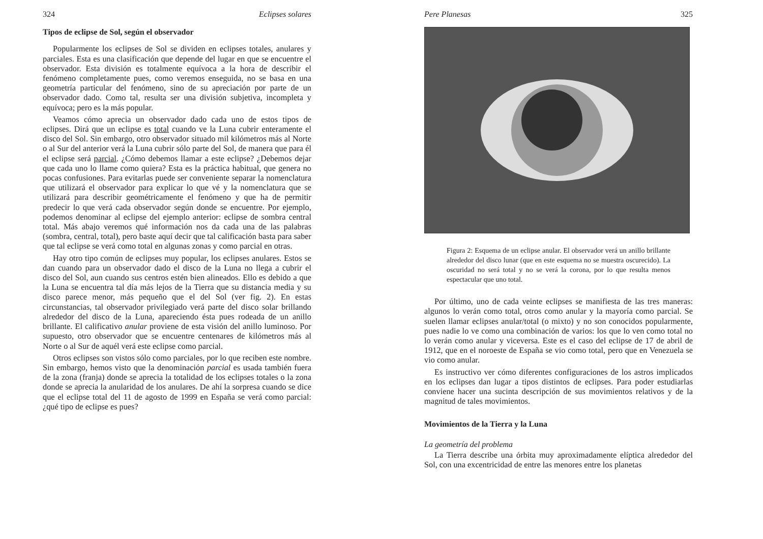324 Eclipses solares
Tipos de eclipse de Sol, según el observador
Popularmente los eclipses de Sol se dividen en eclipses totales, anulares y parciales. Esta es una clasificación que depende del lugar en que se encuentre el observador. Esta división es totalmente equívoca a la hora de describir el fenómeno completamente pues, como veremos enseguida, no se basa en una geometría particular del fenómeno, sino de su apreciación por parte de un observador dado. Como tal, resulta ser una división subjetiva, incompleta y equívoca; pero es la más popular.
Veamos cómo aprecia un observador dado cada uno de estos tipos de eclipses. Dirá que un eclipse es total cuando ve la Luna cubrir enteramente el disco del Sol. Sin embargo, otro observador situado mil kilómetros más al Norte o al Sur del anterior verá la Luna cubrir sólo parte del Sol, de manera que para él el eclipse será parcial. ¿Cómo debemos llamar a este eclipse? ¿Debemos dejar que cada uno lo llame como quiera? Esta es la práctica habitual, que genera no pocas confusiones. Para evitarlas puede ser conveniente separar la nomenclatura que utilizará el observador para explicar lo que vé y la nomenclatura que se utilizará para describir geométricamente el fenómeno y que ha de permitir predecir lo que verá cada observador según donde se encuentre. Por ejemplo, podemos denominar al eclipse del ejemplo anterior: eclipse de sombra central total. Más abajo veremos qué información nos da cada una de las palabras (sombra, central, total), pero baste aquí decir que tal calificación basta para saber que tal eclipse se verá como total en algunas zonas y como parcial en otras.
Hay otro tipo común de eclipses muy popular, los eclipses anulares. Estos se dan cuando para un observador dado el disco de la Luna no llega a cubrir el disco del Sol, aun cuando sus centros estén bien alineados. Ello es debido a que la Luna se encuentra tal día más lejos de la Tierra que su distancia media y su disco parece menor, más pequeño que el del Sol (ver fig. 2). En estas circunstancias, tal observador privilegiado verá parte del disco solar brillando alrededor del disco de la Luna, apareciendo ésta pues rodeada de un anillo brillante. El calificativo anular proviene de esta visión del anillo luminoso. Por supuesto, otro observador que se encuentre centenares de kilómetros más al Norte o al Sur de aquél verá este eclipse como parcial.
Otros eclipses son vistos sólo como parciales, por lo que reciben este nombre. Sin embargo, hemos visto que la denominación parcial es usada también fuera de la zona (franja) donde se aprecia la totalidad de los eclipses totales o la zona donde se aprecia la anularidad de los anulares. De ahí la sorpresa cuando se dice que el eclipse total del 11 de agosto de 1999 en España se verá como parcial: ¿qué tipo de eclipse es pues?
Pere Planesas 325
Figura 2: Esquema de un eclipse anular. El observador verá un anillo brillante alrededor del disco lunar (que en este esquema no se muestra oscurecido). La oscuridad no será total y no se verá la corona, por lo que resulta menos espectacular que uno total.
Por último, uno de cada veinte eclipses se manifiesta de las tres maneras: algunos lo verán como total, otros como anular y la mayoría como parcial. Se suelen llamar eclipses anular/total (o mixto) y no son conocidos popularmente, pues nadie lo ve como una combinación de varios: los que lo ven como total no lo verán como anular y viceversa. Este es el caso del eclipse de 17 de abril de 1912, que en el noroeste de España se vio como total, pero que en Venezuela se vio como anular.
Es instructivo ver cómo diferentes configuraciones de los astros implicados en los eclipses dan lugar a tipos distintos de eclipses. Para poder estudiarlas conviene hacer una sucinta descripción de sus movimientos relativos y de la magnitud de tales movimientos.
Movimientos de la Tierra y la Luna
La geometría del problema
La Tierra describe una órbita muy aproximadamente elíptica alrededor del Sol, con una excentricidad de entre las menores entre los planetas